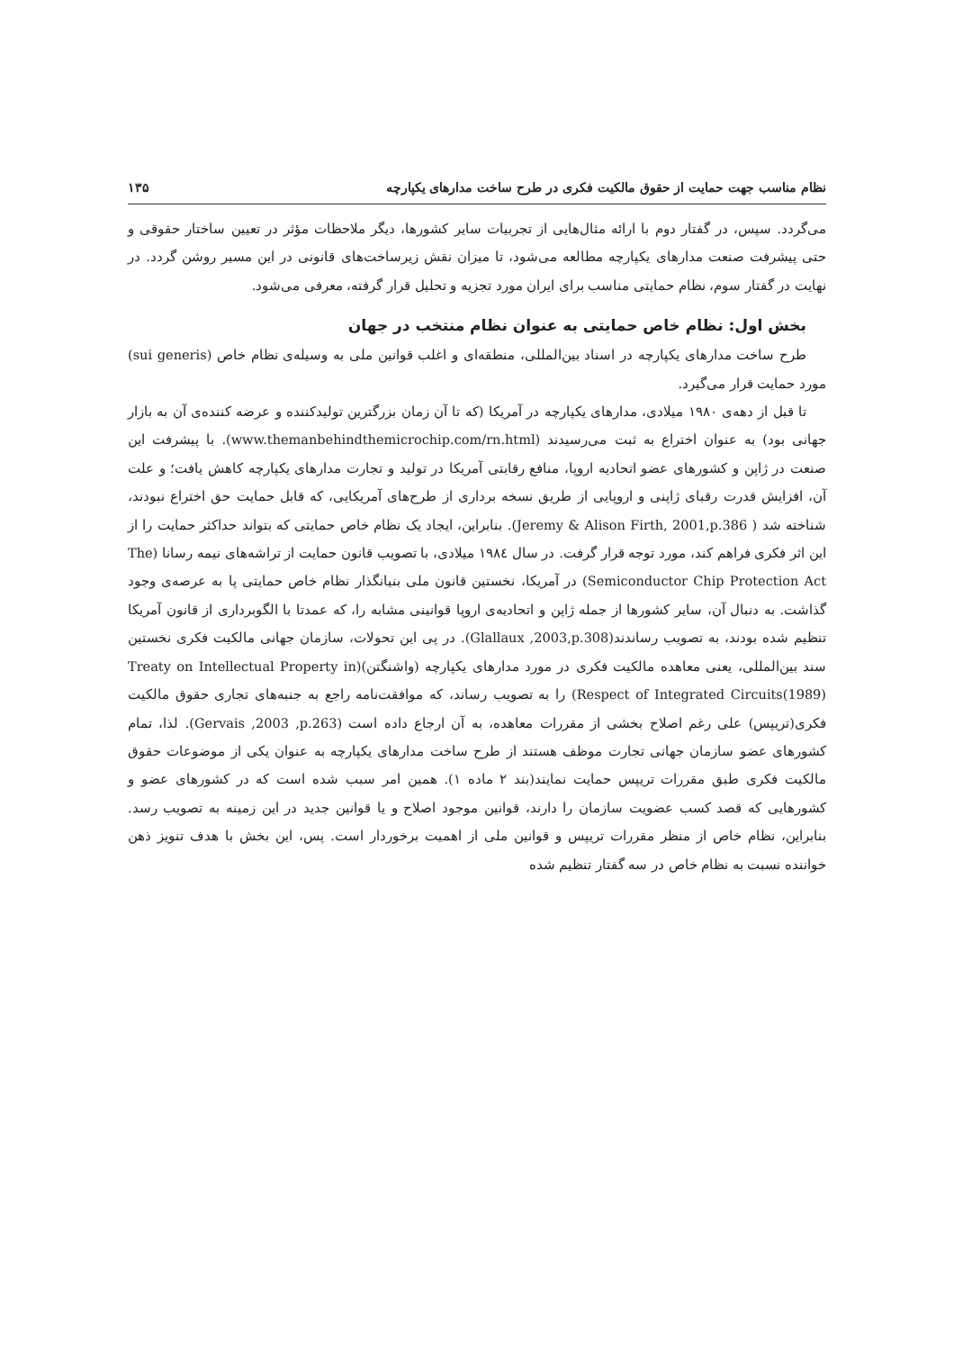نظام مناسب جهت حمایت از حقوق مالکیت فکری در طرح ساخت مدارهای یکپارچه ۱۳۵
می‌گردد. سپس، در گفتار دوم با ارائه مثال‌هایی از تجربیات سایر کشورها، دیگر ملاحظات مؤثر در تعیین ساختار حقوقی و حتی پیشرفت صنعت مدارهای یکپارچه مطالعه می‌شود، تا میزان نقش زیرساخت‌های قانونی در این مسیر روشن گردد. در نهایت در گفتار سوم، نظام حمایتی مناسب برای ایران مورد تجزیه و تحلیل قرار گرفته، معرفی می‌شود.
بخش اول: نظام خاص حمایتی به عنوان نظام منتخب در جهان
طرح ساخت مدارهای یکپارچه در اسناد بین‌المللی، منطقه‌ای و اغلب قوانین ملی به وسیله‌ی نظام خاص (sui generis) مورد حمایت قرار می‌گیرد.
تا قبل از دهه‌ی ۱۹۸۰ میلادی، مدارهای یکپارچه در آمریکا (که تا آن زمان بزرگترین تولیدکننده و عرضه کننده‌ی آن به بازار جهانی بود) به عنوان اختراع به ثبت می‌رسیدند (www.themanbehindthemicrochip.com/rn.html). با پیشرفت این صنعت در ژاپن و کشورهای عضو اتحادیه اروپا، منافع رقابتی آمریکا در تولید و تجارت مدارهای یکپارچه کاهش یافت؛ و علت آن، افزایش قدرت رقبای ژاپنی و اروپایی از طریق نسخه برداری از طرح‌های آمریکایی، که قابل حمایت حق اختراع نبودند، شناخته شد ( Jeremy & Alison Firth, 2001,p.386). بنابراین، ایجاد یک نظام خاص حمایتی که بتواند حداکثر حمایت را از این اثر فکری فراهم کند، مورد توجه قرار گرفت. در سال ۱۹۸٤ میلادی، با تصویب قانون حمایت از تراشه‌های نیمه رسانا (The Semiconductor Chip Protection Act) در آمریکا، نخستین قانون ملی بنیانگذار نظام خاص حمایتی پا به عرصه‌ی وجود گذاشت. به دنبال آن، سایر کشورها از جمله ژاپن و اتحادیه‌ی اروپا قوانینی مشابه را، که عمدتا با الگوبرداری از قانون آمریکا تنظیم شده بودند، به تصویب رساندند(Glallaux ,2003,p.308). در پی این تحولات، سازمان جهانی مالکیت فکری نخستین سند بین‌المللی، یعنی معاهده مالکیت فکری در مورد مدارهای یکپارچه (واشنگتن)(Treaty on Intellectual Property in Respect of Integrated Circuits(1989)) را به تصویب رساند، که موافقت‌نامه راجع به جنبه‌های تجاری حقوق مالکیت فکری(تریپس) علی رغم اصلاح بخشی از مقررات معاهده، به آن ارجاع داده است (Gervais ,2003 ,p.263). لذا، تمام کشورهای عضو سازمان جهانی تجارت موظف هستند از طرح ساخت مدارهای یکپارچه به عنوان یکی از موضوعات حقوق مالکیت فکری طبق مقررات تریپس حمایت نمایند(بند ۲ ماده ۱). همین امر سبب شده است که در کشورهای عضو و کشورهایی که قصد کسب عضویت سازمان را دارند، قوانین موجود اصلاح و یا قوانین جدید در این زمینه به تصویب رسد. بنابراین، نظام خاص از منظر مقررات تریپس و قوانین ملی از اهمیت برخوردار است. پس، این بخش با هدف تنویز ذهن خواننده نسبت به نظام خاص در سه گفتار تنظیم شده